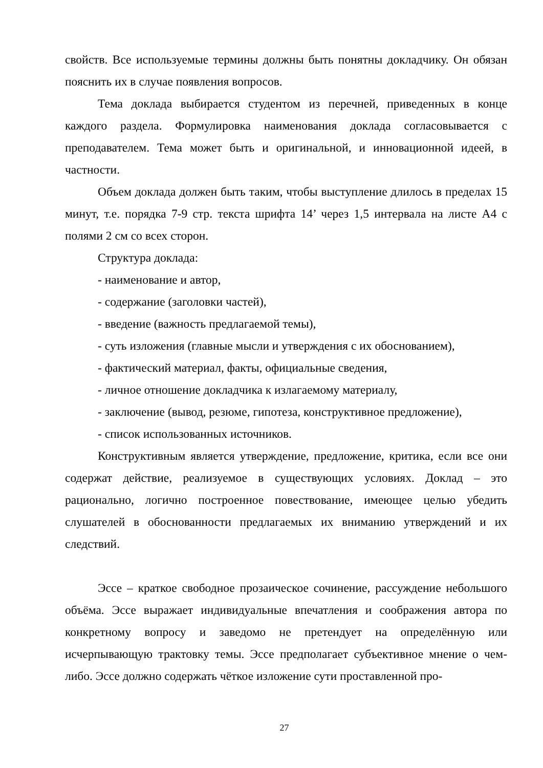свойств. Все используемые термины должны быть понятны докладчику. Он обязан пояснить их в случае появления вопросов.
Тема доклада выбирается студентом из перечней, приведенных в конце каждого раздела. Формулировка наименования доклада согласовывается с преподавателем. Тема может быть и оригинальной, и инновационной идеей, в частности.
Объем доклада должен быть таким, чтобы выступление длилось в пределах 15 минут, т.е. порядка 7-9 стр. текста шрифта 14’ через 1,5 интервала на листе А4 с полями 2 см со всех сторон.
Структура доклада:
- наименование и автор,
- содержание (заголовки частей),
- введение (важность предлагаемой темы),
- суть изложения (главные мысли и утверждения с их обоснованием),
- фактический материал, факты, официальные сведения,
- личное отношение докладчика к излагаемому материалу,
- заключение (вывод, резюме, гипотеза, конструктивное предложение),
- список использованных источников.
Конструктивным является утверждение, предложение, критика, если все они содержат действие, реализуемое в существующих условиях. Доклад – это рационально, логично построенное повествование, имеющее целью убедить слушателей в обоснованности предлагаемых их вниманию утверждений и их следствий.
Эссе – краткое свободное прозаическое сочинение, рассуждение небольшого объёма. Эссе выражает индивидуальные впечатления и соображения автора по конкретному вопросу и заведомо не претендует на определённую или исчерпывающую трактовку темы. Эссе предполагает субъективное мнение о чем-либо. Эссе должно содержать чёткое изложение сути проставленной про-
27